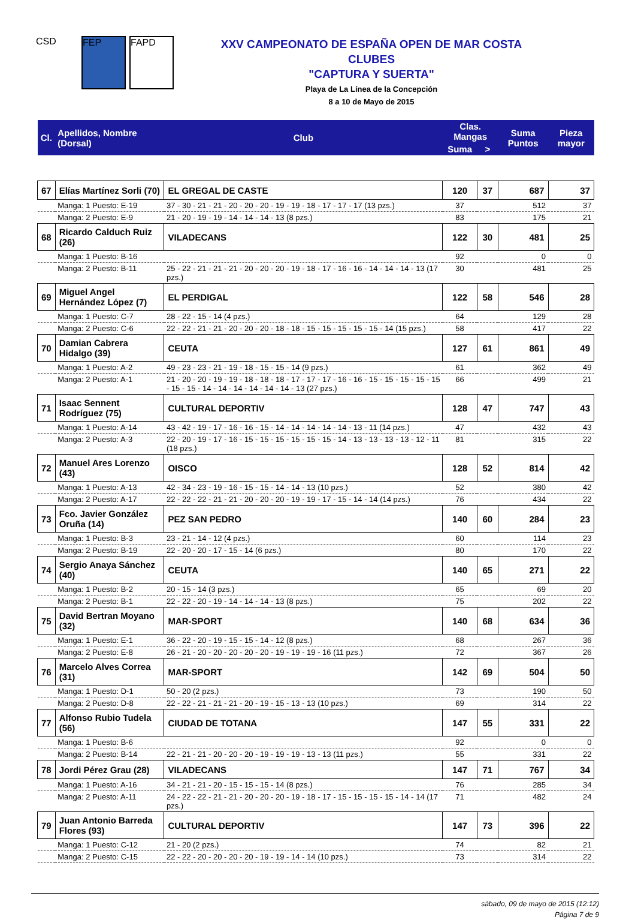CSD FEP FAPD
XXV CAMPEONATO DE ESPAÑA OPEN DE MAR COSTA
CLUBES
"CAPTURA Y SUERTA"
Playa de La Línea de la Concepción
8 a 10 de Mayo de 2015
| Cl. | Apellidos, Nombre (Dorsal) | Club | Clas. Mangas | | Suma Puntos | Pieza mayor |
| --- | --- | --- | --- | --- | --- | --- |
| | | | Suma | > | | |
| 67 | Elías Martínez Sorli (70) | EL GREGAL DE CASTE | 120 | 37 | 687 | 37 |
| | Manga: 1 Puesto: E-19 | 37 - 30 - 21 - 21 - 20 - 20 - 20 - 19 - 19 - 18 - 17 - 17 - 17 (13 pzs.) | 37 | | 512 | 37 |
| | Manga: 2 Puesto: E-9 | 21 - 20 - 19 - 19 - 14 - 14 - 14 - 13 (8 pzs.) | 83 | | 175 | 21 |
| 68 | Ricardo Calduch Ruiz (26) | VILADECANS | 122 | 30 | 481 | 25 |
| | Manga: 1 Puesto: B-16 | | 92 | | 0 | 0 |
| | Manga: 2 Puesto: B-11 | 25 - 22 - 21 - 21 - 21 - 20 - 20 - 20 - 19 - 18 - 17 - 16 - 16 - 14 - 14 - 14 - 13 (17 pzs.) | 30 | | 481 | 25 |
| 69 | Miguel Angel Hernández López (7) | EL PERDIGAL | 122 | 58 | 546 | 28 |
| | Manga: 1 Puesto: C-7 | 28 - 22 - 15 - 14 (4 pzs.) | 64 | | 129 | 28 |
| | Manga: 2 Puesto: C-6 | 22 - 22 - 21 - 21 - 20 - 20 - 20 - 18 - 18 - 15 - 15 - 15 - 15 - 15 - 14 (15 pzs.) | 58 | | 417 | 22 |
| 70 | Damian Cabrera Hidalgo (39) | CEUTA | 127 | 61 | 861 | 49 |
| | Manga: 1 Puesto: A-2 | 49 - 23 - 23 - 21 - 19 - 18 - 15 - 15 - 14 (9 pzs.) | 61 | | 362 | 49 |
| | Manga: 2 Puesto: A-1 | 21 - 20 - 20 - 19 - 19 - 18 - 18 - 18 - 17 - 17 - 17 - 16 - 16 - 15 - 15 - 15 - 15 - 15 - 15 - 15 - 14 - 14 - 14 - 14 - 14 - 14 - 13 (27 pzs.) | 66 | | 499 | 21 |
| 71 | Isaac Sennent Rodríguez (75) | CULTURAL DEPORTIV | 128 | 47 | 747 | 43 |
| | Manga: 1 Puesto: A-14 | 43 - 42 - 19 - 17 - 16 - 16 - 15 - 14 - 14 - 14 - 14 - 14 - 13 - 11 (14 pzs.) | 47 | | 432 | 43 |
| | Manga: 2 Puesto: A-3 | 22 - 20 - 19 - 17 - 16 - 15 - 15 - 15 - 15 - 15 - 15 - 14 - 13 - 13 - 13 - 13 - 12 - 11 (18 pzs.) | 81 | | 315 | 22 |
| 72 | Manuel Ares Lorenzo (43) | OISCO | 128 | 52 | 814 | 42 |
| | Manga: 1 Puesto: A-13 | 42 - 34 - 23 - 19 - 16 - 15 - 15 - 14 - 14 - 13 (10 pzs.) | 52 | | 380 | 42 |
| | Manga: 2 Puesto: A-17 | 22 - 22 - 22 - 21 - 21 - 20 - 20 - 20 - 19 - 19 - 17 - 15 - 14 - 14 (14 pzs.) | 76 | | 434 | 22 |
| 73 | Fco. Javier González Oruña (14) | PEZ SAN PEDRO | 140 | 60 | 284 | 23 |
| | Manga: 1 Puesto: B-3 | 23 - 21 - 14 - 12 (4 pzs.) | 60 | | 114 | 23 |
| | Manga: 2 Puesto: B-19 | 22 - 20 - 20 - 17 - 15 - 14 (6 pzs.) | 80 | | 170 | 22 |
| 74 | Sergio Anaya Sánchez (40) | CEUTA | 140 | 65 | 271 | 22 |
| | Manga: 1 Puesto: B-2 | 20 - 15 - 14 (3 pzs.) | 65 | | 69 | 20 |
| | Manga: 2 Puesto: B-1 | 22 - 22 - 20 - 19 - 14 - 14 - 14 - 13 (8 pzs.) | 75 | | 202 | 22 |
| 75 | David Bertran Moyano (32) | MAR-SPORT | 140 | 68 | 634 | 36 |
| | Manga: 1 Puesto: E-1 | 36 - 22 - 20 - 19 - 15 - 15 - 14 - 12 (8 pzs.) | 68 | | 267 | 36 |
| | Manga: 2 Puesto: E-8 | 26 - 21 - 20 - 20 - 20 - 20 - 20 - 19 - 19 - 19 - 16 (11 pzs.) | 72 | | 367 | 26 |
| 76 | Marcelo Alves Correa (31) | MAR-SPORT | 142 | 69 | 504 | 50 |
| | Manga: 1 Puesto: D-1 | 50 - 20 (2 pzs.) | 73 | | 190 | 50 |
| | Manga: 2 Puesto: D-8 | 22 - 22 - 21 - 21 - 21 - 20 - 19 - 15 - 13 - 13 (10 pzs.) | 69 | | 314 | 22 |
| 77 | Alfonso Rubio Tudela (56) | CIUDAD DE TOTANA | 147 | 55 | 331 | 22 |
| | Manga: 1 Puesto: B-6 | | 92 | | 0 | 0 |
| | Manga: 2 Puesto: B-14 | 22 - 21 - 21 - 20 - 20 - 20 - 19 - 19 - 19 - 13 - 13 (11 pzs.) | 55 | | 331 | 22 |
| 78 | Jordi Pérez Grau (28) | VILADECANS | 147 | 71 | 767 | 34 |
| | Manga: 1 Puesto: A-16 | 34 - 21 - 21 - 20 - 15 - 15 - 15 - 14 (8 pzs.) | 76 | | 285 | 34 |
| | Manga: 2 Puesto: A-11 | 24 - 22 - 22 - 21 - 21 - 20 - 20 - 20 - 19 - 18 - 17 - 15 - 15 - 15 - 15 - 14 - 14 (17 pzs.) | 71 | | 482 | 24 |
| 79 | Juan Antonio Barreda Flores (93) | CULTURAL DEPORTIV | 147 | 73 | 396 | 22 |
| | Manga: 1 Puesto: C-12 | 21 - 20 (2 pzs.) | 74 | | 82 | 21 |
| | Manga: 2 Puesto: C-15 | 22 - 22 - 20 - 20 - 20 - 20 - 19 - 19 - 14 - 14 (10 pzs.) | 73 | | 314 | 22 |
sábado, 09 de mayo de 2015 (12:12)
Página 7 de 9